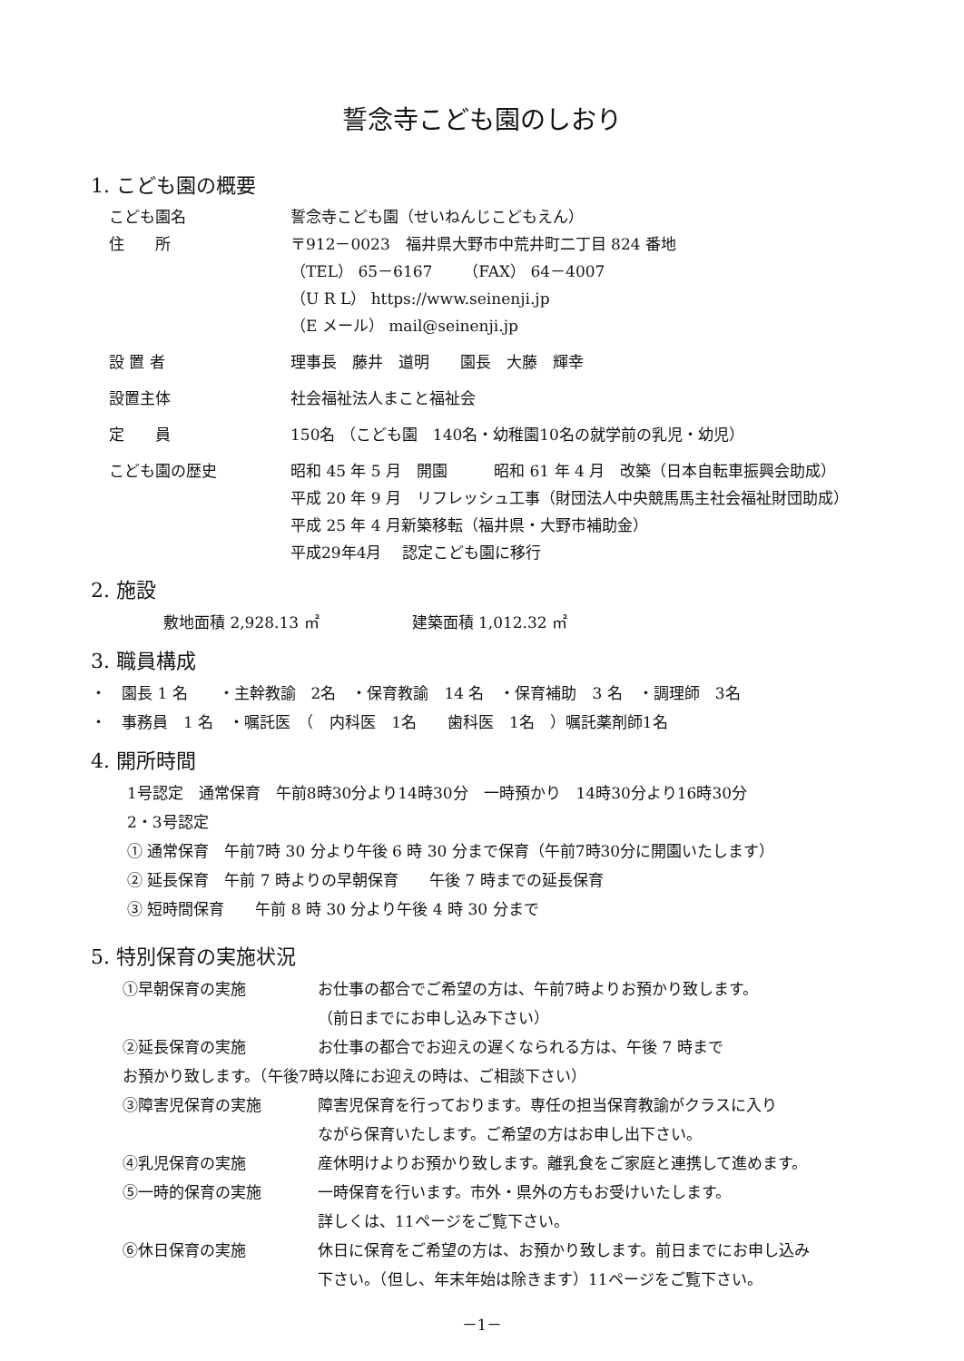誓念寺こども園のしおり
1. こども園の概要
こども園名 誓念寺こども園（せいねんじこどもえん）
住　　所 〒912－0023　福井県大野市中荒井町二丁目 824 番地
（TEL） 65－6167　　（FAX） 64－4007
（U R L） https://www.seinenji.jp
（E メール） mail@seinenji.jp
設 置 者 理事長　藤井　道明　　園長　大藤　輝幸
設置主体 社会福祉法人まこと福祉会
定　　員 150名 （こども園　140名・幼稚園10名の就学前の乳児・幼児）
こども園の歴史 昭和 45 年 5 月　開園　　　昭和 61 年 4 月　改築（日本自転車振興会助成）
平成 20 年 9 月　リフレッシュ工事（財団法人中央競馬馬主社会福祉財団助成）
平成 25 年 4 月新築移転（福井県・大野市補助金）
平成29年4月　 認定こども園に移行
2. 施設
敷地面積 2,928.13 ㎡　　　　　　建築面積 1,012.32 ㎡
3. 職員構成
・　園長 1 名　　・主幹教諭　2名　・保育教諭　14 名　・保育補助　3 名　・調理師　3名
・　事務員　1 名　・嘱託医　（　内科医　1名　　歯科医　1名　）嘱託薬剤師1名
4. 開所時間
1号認定　通常保育　午前8時30分より14時30分　一時預かり　14時30分より16時30分
2・3号認定
① 通常保育　午前7時 30 分より午後 6 時 30 分まで保育（午前7時30分に開園いたします）
② 延長保育　午前 7 時よりの早朝保育　　午後 7 時までの延長保育
③ 短時間保育　　午前 8 時 30 分より午後 4 時 30 分まで
5. 特別保育の実施状況
①早朝保育の実施 お仕事の都合でご希望の方は、午前7時よりお預かり致します。
（前日までにお申し込み下さい）
②延長保育の実施 お仕事の都合でお迎えの遅くなられる方は、午後 7 時まで
お預かり致します。（午後7時以降にお迎えの時は、ご相談下さい）
③障害児保育の実施 障害児保育を行っております。専任の担当保育教諭がクラスに入り
ながら保育いたします。ご希望の方はお申し出下さい。
④乳児保育の実施 産休明けよりお預かり致します。離乳食をご家庭と連携して進めます。
⑤一時的保育の実施 一時保育を行います。市外・県外の方もお受けいたします。
詳しくは、11ページをご覧下さい。
⑥休日保育の実施 休日に保育をご希望の方は、お預かり致します。前日までにお申し込み
下さい。（但し、年末年始は除きます）11ページをご覧下さい。
－1－